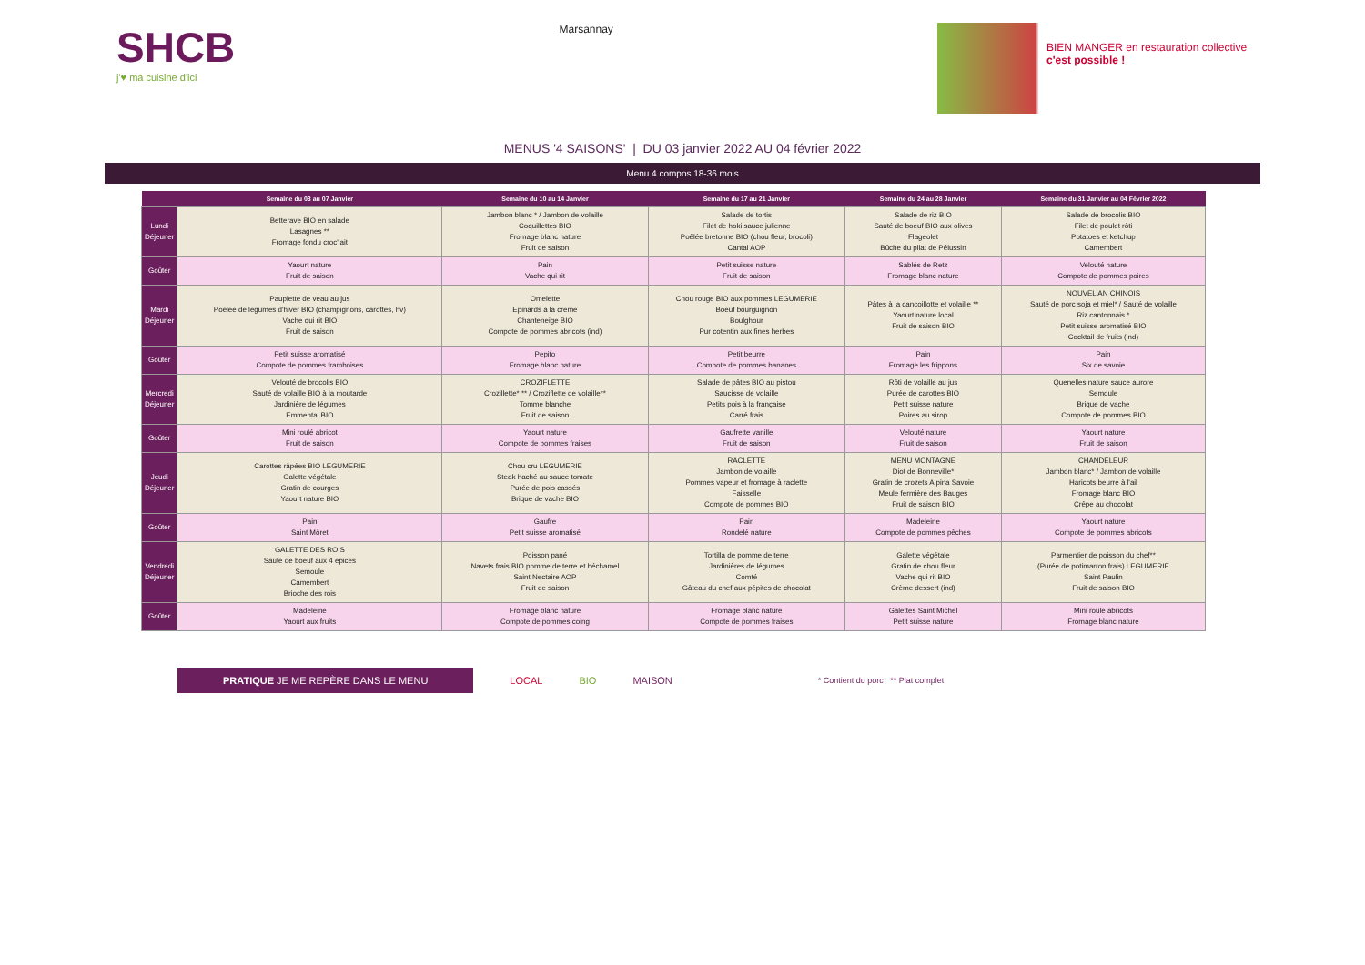SHCB
j'♥ ma cuisine d'ici
Marsannay
BIEN MANGER en restauration collective
c'est possible !
MENUS '4 SAISONS' | DU 03 janvier 2022 AU 04 février 2022
Menu 4 compos 18-36 mois
| | Semaine du 03 au 07 Janvier | Semaine du 10 au 14 Janvier | Semaine du 17 au 21 Janvier | Semaine du 24 au 28 Janvier | Semaine du 31 Janvier au 04 Février 2022 |
| --- | --- | --- | --- | --- | --- |
| Lundi Déjeuner | Betterave BIO en salade Lasagnes ** Fromage fondu croc'lait | Jambon blanc * / Jambon de volaille Coquillettes BIO Fromage blanc nature Fruit de saison | Salade de tortis Filet de hoki sauce julienne Poêlée bretonne BIO (chou fleur, brocoli) Cantal AOP | Salade de riz BIO Sauté de boeuf BIO aux olives Flageolet Bûche du pilat de Pélussin | Salade de brocolis BIO Filet de poulet rôti Potatoes et ketchup Camembert |
| Goûter | Yaourt nature Fruit de saison | Pain Vache qui rit | Petit suisse nature Fruit de saison | Sablés de Retz Fromage blanc nature | Velouté nature Compote de pommes poires |
| Mardi Déjeuner | Paupiette de veau au jus Poêlée de légumes d'hiver BIO (champignons, carottes, hv) Vache qui rit BIO Fruit de saison | Omelette Epinards à la crème Chanteneige BIO Compote de pommes abricots (ind) | Chou rouge BIO aux pommes LEGUMERIE Boeuf bourguignon Boulghour Pur cotentin aux fines herbes | Pâtes à la cancoillotte et volaille ** Yaourt nature local Fruit de saison BIO | NOUVEL AN CHINOIS Sauté de porc soja et miel* / Sauté de volaille Riz cantonnais * Petit suisse aromatisé BIO Cocktail de fruits (ind) |
| Goûter | Petit suisse aromatisé Compote de pommes framboises | Pepito Fromage blanc nature | Petit beurre Compote de pommes bananes | Pain Fromage les frippons | Pain Six de savoie |
| Mercredi Déjeuner | Velouté de brocolis BIO Sauté de volaille BIO à la moutarde Jardinière de légumes Emmental BIO | CROZIFLETTE Crozillette* ** / Croziflette de volaille** Tomme blanche Fruit de saison | Salade de pâtes BIO au pistou Saucisse de volaille Petits pois à la française Carré frais | Rôti de volaille au jus Purée de carottes BIO Petit suisse nature Poires au sirop | Quenelles nature sauce aurore Semoule Brique de vache Compote de pommes BIO |
| Goûter | Mini roulé abricot Fruit de saison | Yaourt nature Compote de pommes fraises | Gaufrette vanille Fruit de saison | Velouté nature Fruit de saison | Yaourt nature Fruit de saison |
| Jeudi Déjeuner | Carottes râpées BIO LEGUMERIE Galette végétale Gratin de courges Yaourt nature BIO | Chou cru LEGUMERIE Steak haché au sauce tomate Purée de pois cassés Brique de vache BIO | RACLETTE Jambon de volaille Pommes vapeur et fromage à raclette Faisselle Compote de pommes BIO | MENU MONTAGNE Diot de Bonneville* Gratin de crozets Alpina Savoie Meule fermière des Bauges Fruit de saison BIO | CHANDELEUR Jambon blanc* / Jambon de volaille Haricots beurre à l'ail Fromage blanc BIO Crêpe au chocolat |
| Goûter | Pain Saint Môret | Gaufre Petit suisse aromatisé | Pain Rondelé nature | Madeleine Compote de pommes pêches | Yaourt nature Compote de pommes abricots |
| Vendredi Déjeuner | GALETTE DES ROIS Sauté de boeuf aux 4 épices Semoule Camembert Brioche des rois | Poisson pané Navets frais BIO pomme de terre et béchamel Saint Nectaire AOP Fruit de saison | Tortilla de pomme de terre Jardinières de légumes Comté Gâteau du chef aux pépites de chocolat | Galette végétale Gratin de chou fleur Vache qui rit BIO Crème dessert (ind) | Parmentier de poisson du chef** (Purée de potimarron frais) LEGUMERIE Saint Paulin Fruit de saison BIO |
| Goûter | Madeleine Yaourt aux fruits | Fromage blanc nature Compote de pommes coing | Fromage blanc nature Compote de pommes fraises | Galettes Saint Michel Petit suisse nature | Mini roulé abricots Fromage blanc nature |
PRATIQUE JE ME REPÈRE DANS LE MENU LOCAL BIO MAISON * Contient du porc ** Plat complet